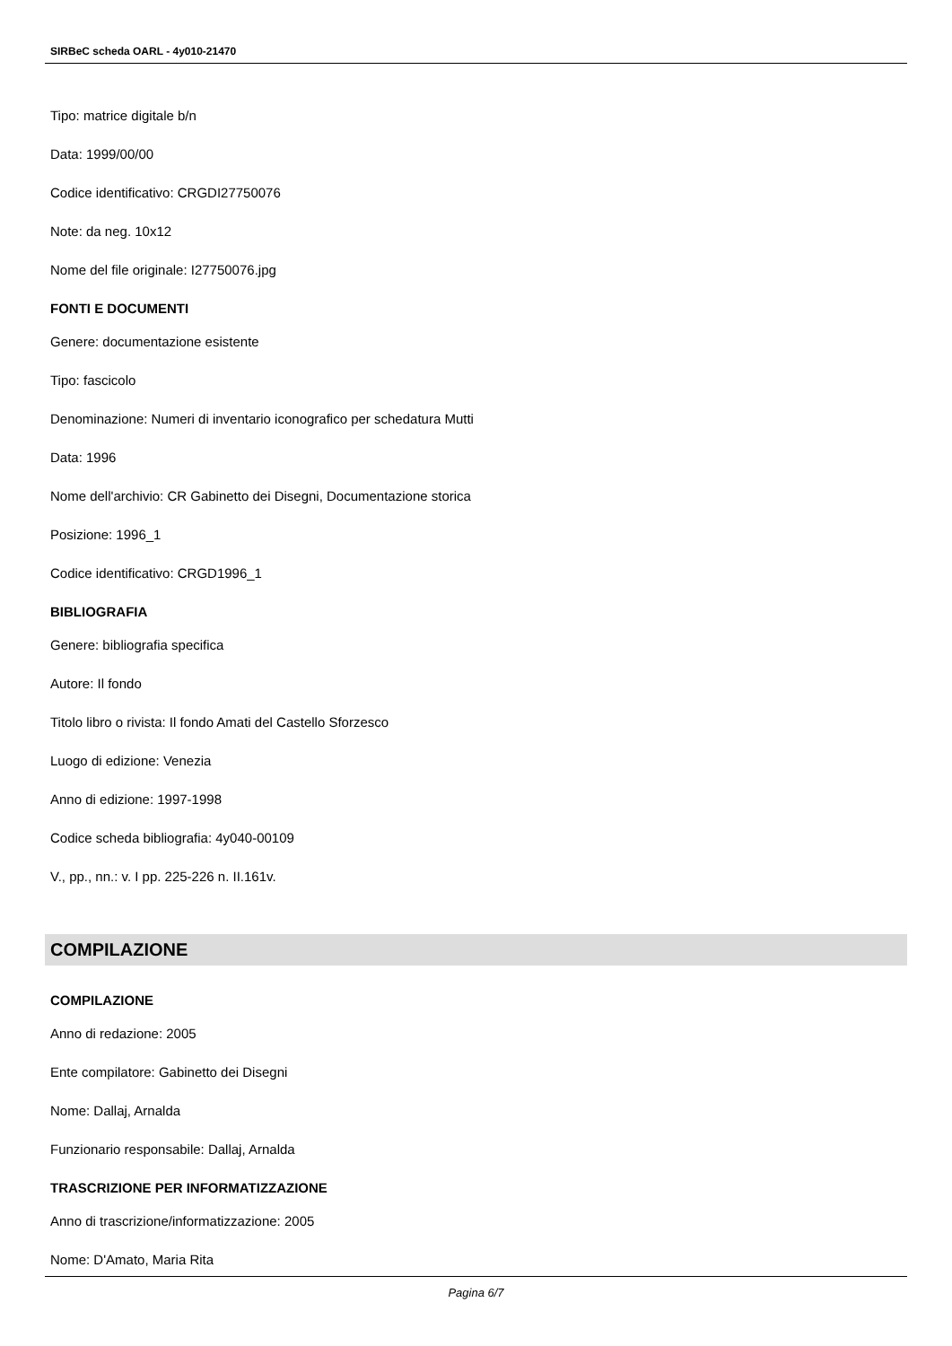SIRBeC scheda OARL - 4y010-21470
Tipo: matrice digitale b/n
Data: 1999/00/00
Codice identificativo: CRGDI27750076
Note: da neg. 10x12
Nome del file originale: I27750076.jpg
FONTI E DOCUMENTI
Genere: documentazione esistente
Tipo: fascicolo
Denominazione: Numeri di inventario iconografico per schedatura Mutti
Data: 1996
Nome dell'archivio: CR Gabinetto dei Disegni, Documentazione storica
Posizione: 1996_1
Codice identificativo: CRGD1996_1
BIBLIOGRAFIA
Genere: bibliografia specifica
Autore: Il fondo
Titolo libro o rivista: Il fondo Amati del Castello Sforzesco
Luogo di edizione: Venezia
Anno di edizione: 1997-1998
Codice scheda bibliografia: 4y040-00109
V., pp., nn.: v. I pp. 225-226 n. II.161v.
COMPILAZIONE
COMPILAZIONE
Anno di redazione: 2005
Ente compilatore: Gabinetto dei Disegni
Nome: Dallaj, Arnalda
Funzionario responsabile: Dallaj, Arnalda
TRASCRIZIONE PER INFORMATIZZAZIONE
Anno di trascrizione/informatizzazione: 2005
Nome: D'Amato, Maria Rita
Pagina 6/7